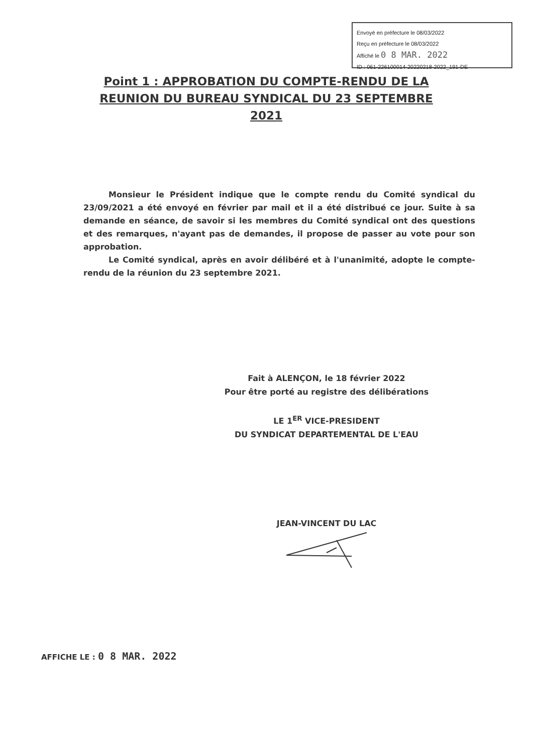Envoyé en préfecture le 08/03/2022
Reçu en préfecture le 08/03/2022
Affiché le 0 8 MAR. 2022
ID : 061-226100014-20220218-2022_191-DE
Point 1 : APPROBATION DU COMPTE-RENDU DE LA REUNION DU BUREAU SYNDICAL DU 23 SEPTEMBRE 2021
Monsieur le Président indique que le compte rendu du Comité syndical du 23/09/2021 a été envoyé en février par mail et il a été distribué ce jour. Suite à sa demande en séance, de savoir si les membres du Comité syndical ont des questions et des remarques, n'ayant pas de demandes, il propose de passer au vote pour son approbation.
Le Comité syndical, après en avoir délibéré et à l'unanimité, adopte le compte-rendu de la réunion du 23 septembre 2021.
Fait à ALENÇON, le 18 février 2022
Pour être porté au registre des délibérations
LE 1<sup>ER</sup> VICE-PRESIDENT
DU SYNDICAT DEPARTEMENTAL DE L'EAU
JEAN-VINCENT DU LAC
AFFICHE LE : 0 8 MAR. 2022